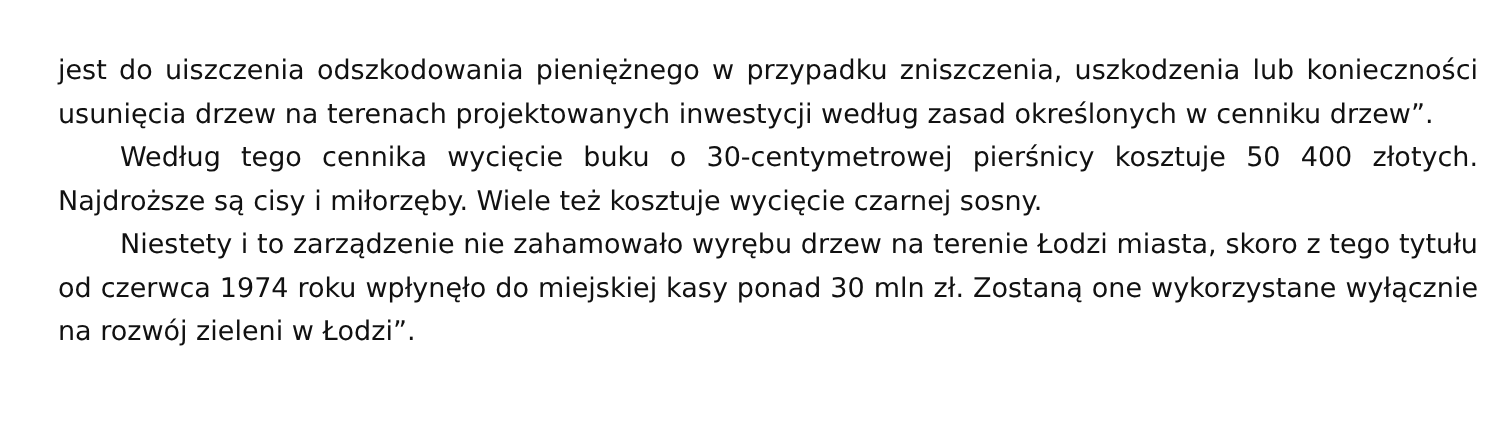jest do uiszczenia odszkodowania pieniężnego w przypadku zniszczenia, uszkodzenia lub konieczności usunięcia drzew na terenach projektowanych inwestycji według zasad określonych w cenniku drzew”.
Według tego cennika wycięcie buku o 30-centymetrowej pierśnicy kosztuje 50 400 złotych. Najdroższe są cisy i miłorzęby. Wiele też kosztuje wycięcie czarnej sosny.
Niestety i to zarządzenie nie zahamowało wyrębu drzew na terenie Łodzi miasta, skoro z tego tytułu od czerwca 1974 roku wpłynęło do miejskiej kasy ponad 30 mln zł. Zostaną one wykorzystane wyłącznie na rozwój zieleni w Łodzi”.